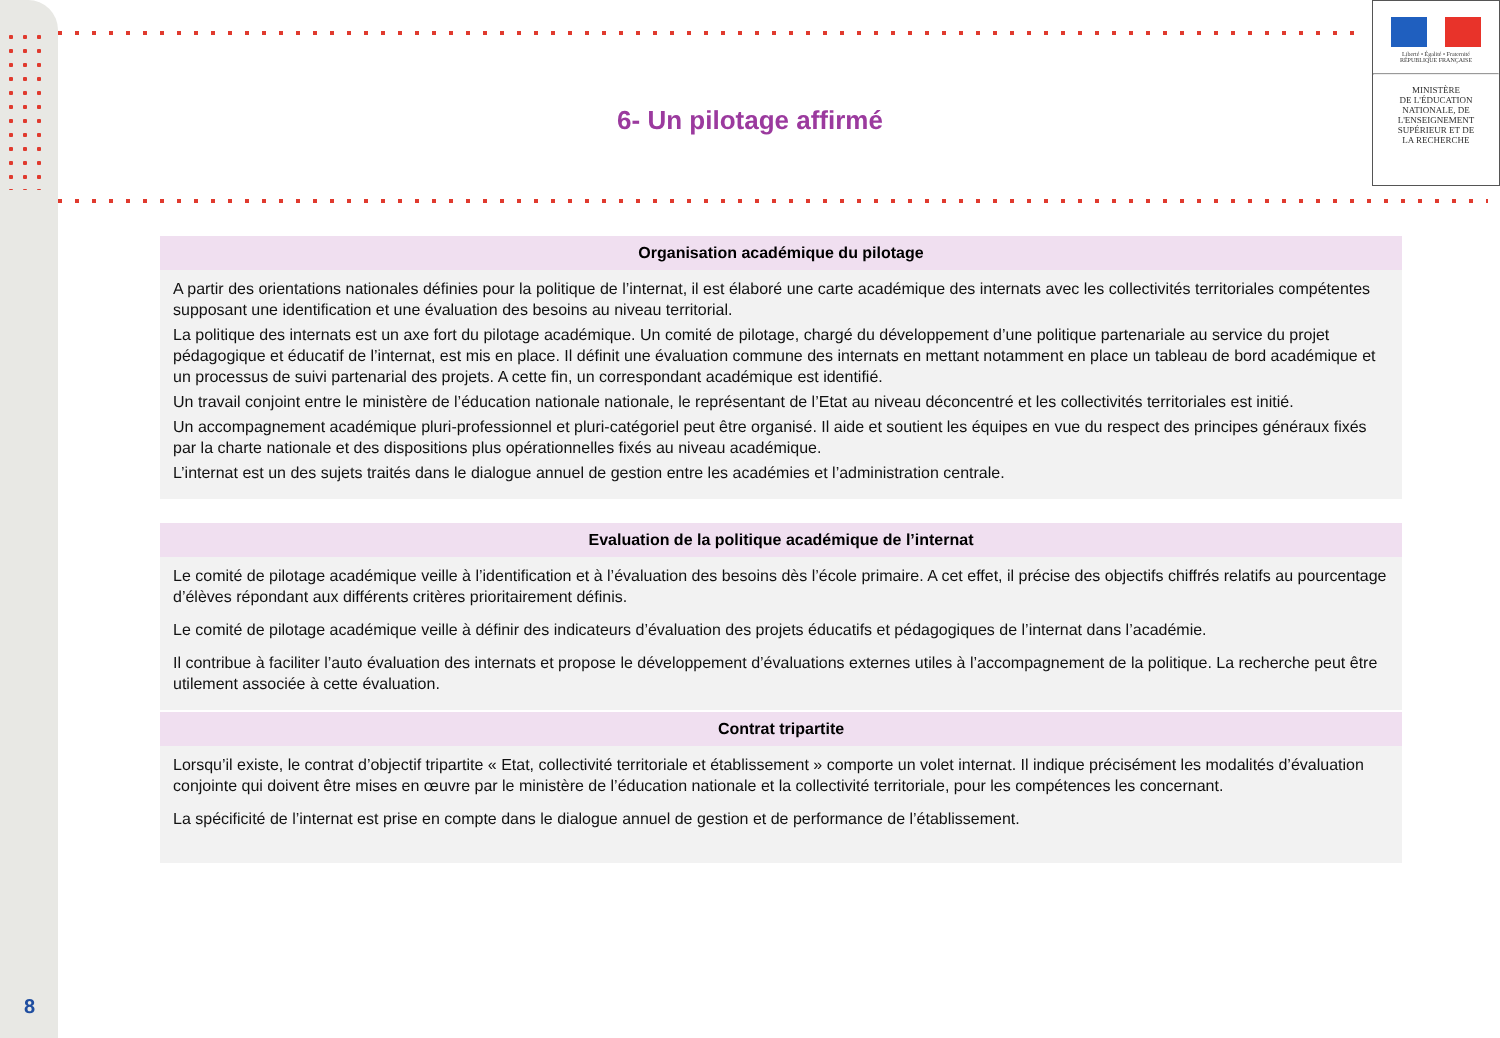Liberté • Égalité • Fraternité
RÉPUBLIQUE FRANÇAISE
MINISTÈRE
DE L'ÉDUCATION
NATIONALE, DE
L'ENSEIGNEMENT
SUPÉRIEUR ET DE
LA RECHERCHE
6- Un pilotage affirmé
Organisation académique du pilotage
A partir des orientations nationales définies pour la politique de l’internat, il est élaboré une carte académique des internats avec les collectivités territoriales compétentes supposant une identification et une évaluation des besoins au niveau territorial.
La politique des internats est un axe fort du pilotage académique. Un comité de pilotage, chargé du développement d’une politique partenariale au service du projet pédagogique et éducatif de l’internat, est mis en place. Il définit une évaluation commune des internats en mettant notamment en place un tableau de bord académique et un processus de suivi partenarial des projets. A cette fin, un correspondant académique est identifié.
Un travail conjoint entre le ministère de l’éducation nationale nationale, le représentant de l’Etat au niveau déconcentré et les collectivités territoriales est initié.
Un accompagnement académique pluri-professionnel et pluri-catégoriel peut être organisé. Il aide et soutient les équipes en vue du respect des principes généraux fixés par la charte nationale et des dispositions plus opérationnelles fixés au niveau académique.
L’internat est un des sujets traités dans le dialogue annuel de gestion entre les académies et l’administration centrale.
Evaluation de la politique académique de l’internat
Le comité de pilotage académique veille à l’identification et à l’évaluation des besoins dès l’école primaire. A cet effet, il précise des objectifs chiffrés relatifs au pourcentage d’élèves répondant aux différents critères prioritairement définis.
Le comité de pilotage académique veille à définir des indicateurs d’évaluation des projets éducatifs et pédagogiques de l’internat dans l’académie.
Il contribue à faciliter l’auto évaluation des internats et propose le développement d’évaluations externes utiles à l’accompagnement de la politique. La recherche peut être utilement associée à cette évaluation.
Contrat tripartite
Lorsqu’il existe, le contrat d’objectif tripartite « Etat, collectivité territoriale et établissement » comporte un volet internat. Il indique précisément les modalités d’évaluation conjointe qui doivent être mises en œuvre par le ministère de l’éducation nationale et la collectivité territoriale, pour les compétences les concernant.
La spécificité de l’internat est prise en compte dans le dialogue annuel de gestion et de performance de l’établissement.
8